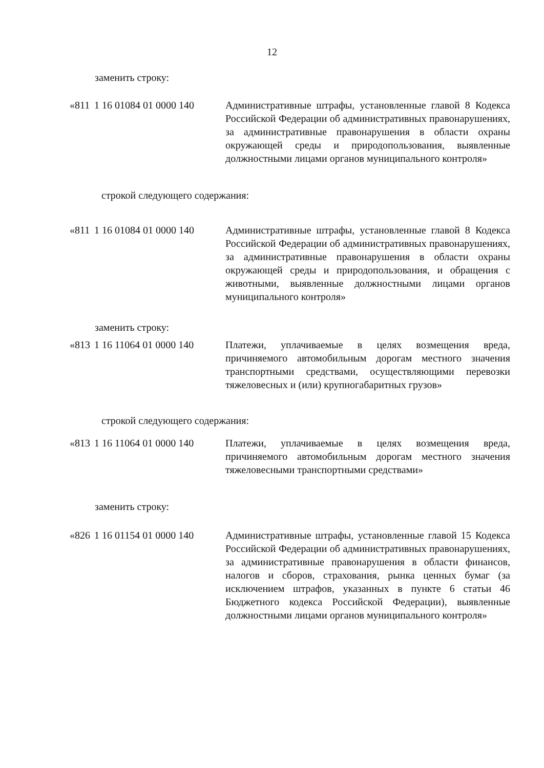12
заменить строку:
| «811 | 1 16 01084 01 0000 140 | Административные штрафы, установленные главой 8 Кодекса Российской Федерации об административных правонарушениях, за административные правонарушения в области охраны окружающей среды и природопользования, выявленные должностными лицами органов муниципального контроля» |
строкой следующего содержания:
| «811 | 1 16 01084 01 0000 140 | Административные штрафы, установленные главой 8 Кодекса Российской Федерации об административных правонарушениях, за административные правонарушения в области охраны окружающей среды и природопользования, и обращения с животными, выявленные должностными лицами органов муниципального контроля» |
заменить строку:
| «813 | 1 16 11064 01 0000 140 | Платежи, уплачиваемые в целях возмещения вреда, причиняемого автомобильным дорогам местного значения транспортными средствами, осуществляющими перевозки тяжеловесных и (или) крупногабаритных грузов» |
строкой следующего содержания:
| «813 | 1 16 11064 01 0000 140 | Платежи, уплачиваемые в целях возмещения вреда, причиняемого автомобильным дорогам местного значения тяжеловесными транспортными средствами» |
заменить строку:
| «826 | 1 16 01154 01 0000 140 | Административные штрафы, установленные главой 15 Кодекса Российской Федерации об административных правонарушениях, за административные правонарушения в области финансов, налогов и сборов, страхования, рынка ценных бумаг (за исключением штрафов, указанных в пункте 6 статьи 46 Бюджетного кодекса Российской Федерации), выявленные должностными лицами органов муниципального контроля» |